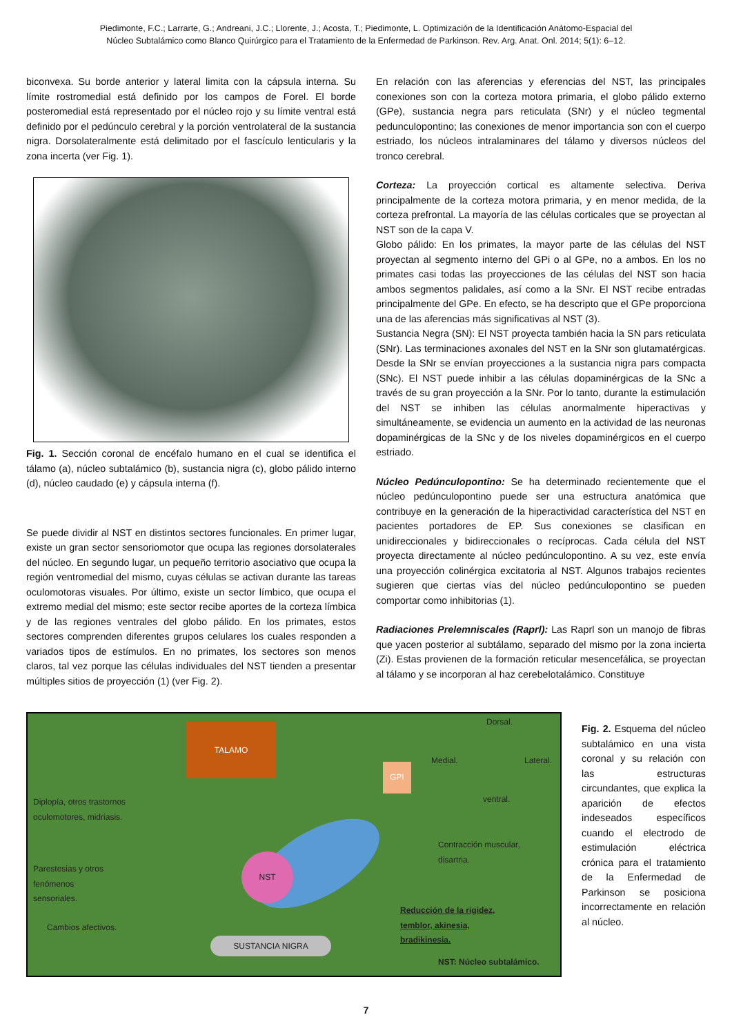Piedimonte, F.C.; Larrarte, G.; Andreani, J.C.; Llorente, J.; Acosta, T.; Piedimonte, L. Optimización de la Identificación Anátomo-Espacial del
Núcleo Subtalámico como Blanco Quirúrgico para el Tratamiento de la Enfermedad de Parkinson. Rev. Arg. Anat. Onl. 2014; 5(1): 6–12.
biconvexa. Su borde anterior y lateral limita con la cápsula interna. Su límite rostromedial está definido por los campos de Forel. El borde posteromedial está representado por el núcleo rojo y su límite ventral está definido por el pedúnculo cerebral y la porción ventrolateral de la sustancia nigra. Dorsolateralmente está delimitado por el fascículo lenticularis y la zona incerta (ver Fig. 1).
Fig. 1. Sección coronal de encéfalo humano en el cual se identifica el tálamo (a), núcleo subtalámico (b), sustancia nigra (c), globo pálido interno (d), núcleo caudado (e) y cápsula interna (f).
Se puede dividir al NST en distintos sectores funcionales. En primer lugar, existe un gran sector sensoriomotor que ocupa las regiones dorsolaterales del núcleo. En segundo lugar, un pequeño territorio asociativo que ocupa la región ventromedial del mismo, cuyas células se activan durante las tareas oculomotoras visuales. Por último, existe un sector límbico, que ocupa el extremo medial del mismo; este sector recibe aportes de la corteza límbica y de las regiones ventrales del globo pálido. En los primates, estos sectores comprenden diferentes grupos celulares los cuales responden a variados tipos de estímulos. En no primates, los sectores son menos claros, tal vez porque las células individuales del NST tienden a presentar múltiples sitios de proyección (1) (ver Fig. 2).
En relación con las aferencias y eferencias del NST, las principales conexiones son con la corteza motora primaria, el globo pálido externo (GPe), sustancia negra pars reticulata (SNr) y el núcleo tegmental pedunculopontino; las conexiones de menor importancia son con el cuerpo estriado, los núcleos intralaminares del tálamo y diversos núcleos del tronco cerebral.
Corteza: La proyección cortical es altamente selectiva. Deriva principalmente de la corteza motora primaria, y en menor medida, de la corteza prefrontal. La mayoría de las células corticales que se proyectan al NST son de la capa V.
Globo pálido: En los primates, la mayor parte de las células del NST proyectan al segmento interno del GPi o al GPe, no a ambos. En los no primates casi todas las proyecciones de las células del NST son hacia ambos segmentos palidales, así como a la SNr. El NST recibe entradas principalmente del GPe. En efecto, se ha descripto que el GPe proporciona una de las aferencias más significativas al NST (3).
Sustancia Negra (SN): El NST proyecta también hacia la SN pars reticulata (SNr). Las terminaciones axonales del NST en la SNr son glutamatérgicas. Desde la SNr se envían proyecciones a la sustancia nigra pars compacta (SNc). El NST puede inhibir a las células dopaminérgicas de la SNc a través de su gran proyección a la SNr. Por lo tanto, durante la estimulación del NST se inhiben las células anormalmente hiperactivas y simultáneamente, se evidencia un aumento en la actividad de las neuronas dopaminérgicas de la SNc y de los niveles dopaminérgicos en el cuerpo estriado.
Núcleo Pedúnculopontino: Se ha determinado recientemente que el núcleo pedúnculopontino puede ser una estructura anatómica que contribuye en la generación de la hiperactividad característica del NST en pacientes portadores de EP. Sus conexiones se clasifican en unidireccionales y bidireccionales o recíprocas. Cada célula del NST proyecta directamente al núcleo pedúnculopontino. A su vez, este envía una proyección colinérgica excitatoria al NST. Algunos trabajos recientes sugieren que ciertas vías del núcleo pedúnculopontino se pueden comportar como inhibitorias (1).
Radiaciones Prelemniscales (Raprl): Las Raprl son un manojo de fibras que yacen posterior al subtálamo, separado del mismo por la zona incierta (Zi). Estas provienen de la formación reticular mesencefálica, se proyectan al tálamo y se incorporan al haz cerebelotalámico. Constituye
TALAMO
Dorsal.
Medial. Lateral.
GPI
ventral.
Diplopía, otros trastornos
oculomotores, midriasis.
NST
Contracción muscular,
disartria.
Parestesias y otros
fenómenos
sensoriales.
Reducción de la rigidez,
temblor, akinesia,
bradikinesia.
Cambios afectivos.
SUSTANCIA NIGRA
NST: Núcleo subtalámico.
Fig. 2. Esquema del núcleo subtalámico en una vista coronal y su relación con las estructuras circundantes, que explica la aparición de efectos indeseados específicos cuando el electrodo de estimulación eléctrica crónica para el tratamiento de la Enfermedad de Parkinson se posiciona incorrectamente en relación al núcleo.
7